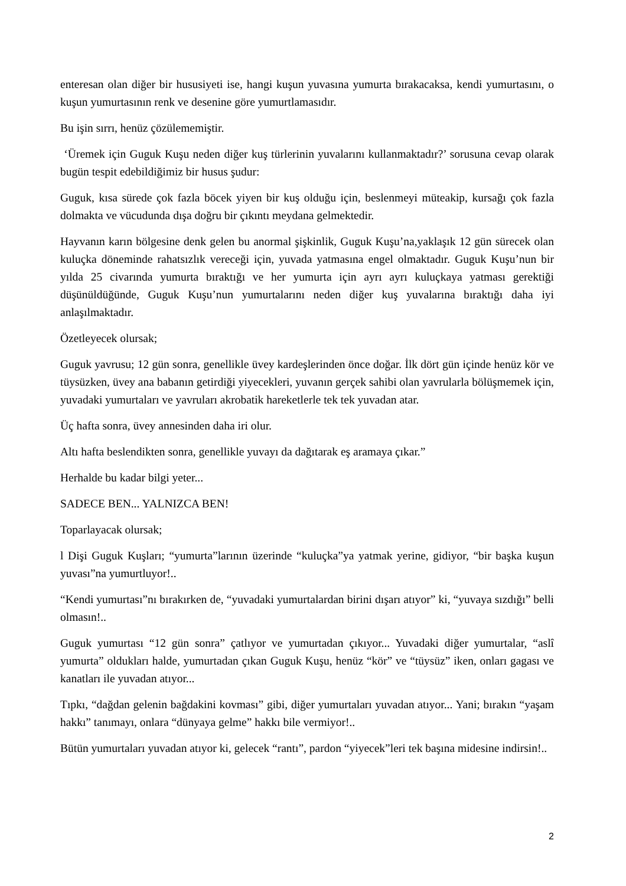enteresan olan diğer bir hususiyeti ise, hangi kuşun yuvasına yumurta bırakacaksa, kendi yumurtasını, o kuşun yumurtasının renk ve desenine göre yumurtlamasıdır.
Bu işin sırrı, henüz çözülememiştir.
‘Üremek için Guguk Kuşu neden diğer kuş türlerinin yuvalarını kullanmaktadır?’ sorusuna cevap olarak bugün tespit edebildiğimiz bir husus şudur:
Guguk, kısa sürede çok fazla böcek yiyen bir kuş olduğu için, beslenmeyi müteakip, kursağı çok fazla dolmakta ve vücudunda dışa doğru bir çıkıntı meydana gelmektedir.
Hayvanın karın bölgesine denk gelen bu anormal şişkinlik, Guguk Kuşu’na,yaklaşık 12 gün sürecek olan kuluçka döneminde rahatsızlık vereceği için, yuvada yatmasına engel olmaktadır. Guguk Kuşu’nun bir yılda 25 civarında yumurta bıraktığı ve her yumurta için ayrı ayrı kuluçkaya yatması gerektiği düşünüldüğünde, Guguk Kuşu’nun yumurtalarını neden diğer kuş yuvalarına bıraktığı daha iyi anlaşılmaktadır.
Özetleyecek olursak;
Guguk yavrusu; 12 gün sonra, genellikle üvey kardeşlerinden önce doğar. İlk dört gün içinde henüz kör ve tüysüzken, üvey ana babanın getirdiği yiyecekleri, yuvanın gerçek sahibi olan yavrularla bölüşmemek için, yuvadaki yumurtaları ve yavruları akrobatik hareketlerle tek tek yuvadan atar.
Üç hafta sonra, üvey annesinden daha iri olur.
Altı hafta beslendikten sonra, genellikle yuvayı da dağıtarak eş aramaya çıkar.”
Herhalde bu kadar bilgi yeter...
SADECE BEN... YALNIZCA BEN!
Toparlayacak olursak;
l Dişi Guguk Kuşları; “yumurta”larının üzerinde “kuluçka”ya yatmak yerine, gidiyor, “bir başka kuşun yuvası”na yumurtluyor!..
“Kendi yumurtası”nı bırakırken de, “yuvadaki yumurtalardan birini dışarı atıyor” ki, “yuvaya sızdığı” belli olmasın!..
Guguk yumurtası “12 gün sonra” çatlıyor ve yumurtadan çıkıyor... Yuvadaki diğer yumurtalar, “aslî yumurta” oldukları halde, yumurtadan çıkan Guguk Kuşu, henüz “kör” ve “tüysüz” iken, onları gagası ve kanatları ile yuvadan atıyor...
Tıpkı, “dağdan gelenin bağdakini kovması” gibi, diğer yumurtaları yuvadan atıyor... Yani; bırakın “yaşam hakkı” tanımayı, onlara “dünyaya gelme” hakkı bile vermiyor!..
Bütün yumurtaları yuvadan atıyor ki, gelecek “rantı”, pardon “yiyecek”leri tek başına midesine indirsin!..
2